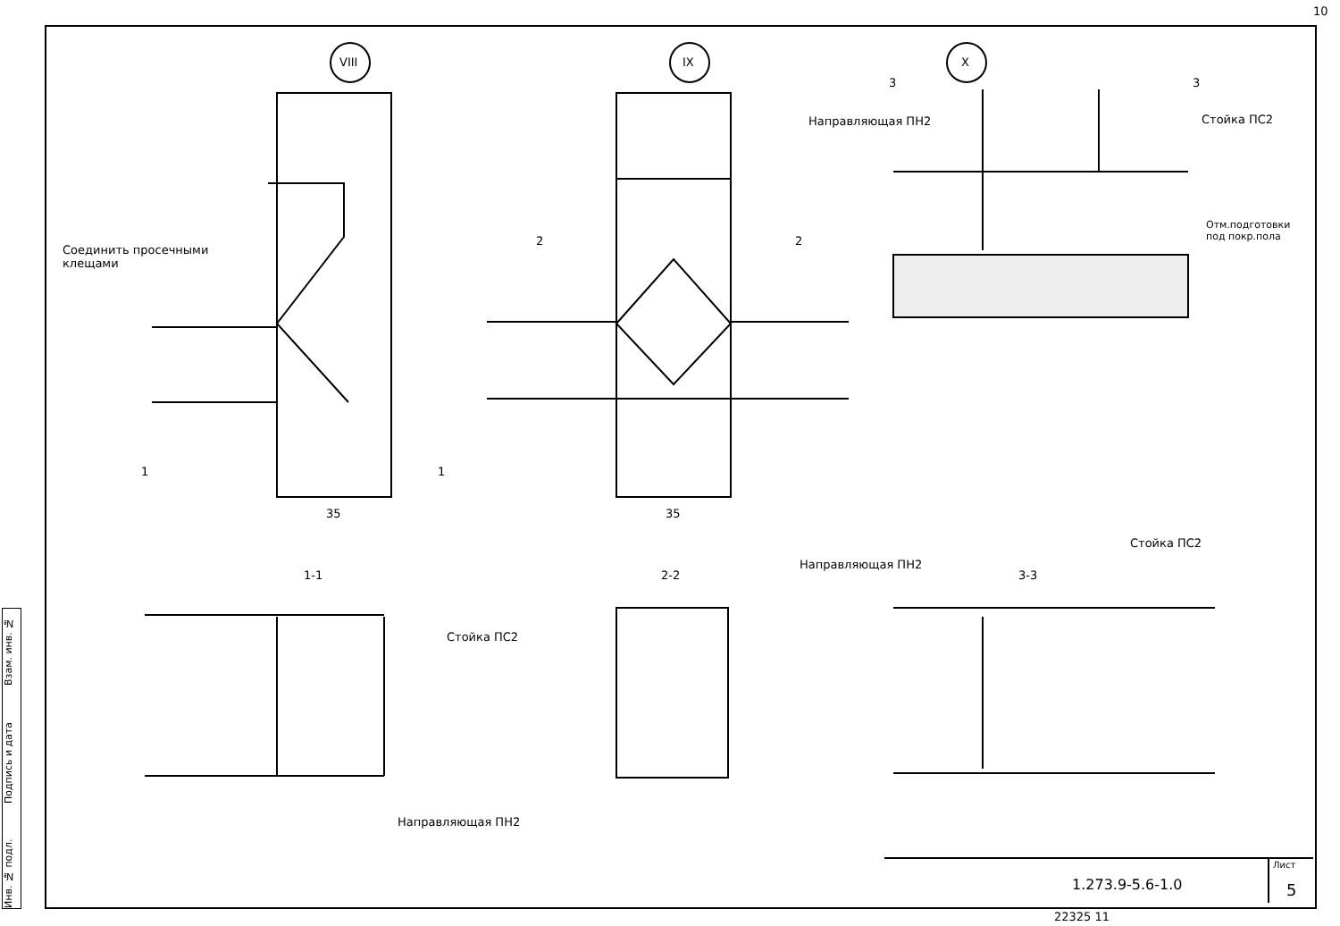10
VIII IX X
Соединить просечными
клещами
1 1
2 2
3 3
35 35
Направляющая ПН2 Стойка ПС2
Отм.подготовки
под покр.пола
1-1 2-2
Направляющая ПН2
3-3
Стойка ПС2
Стойка ПС2
Направляющая ПН2
Лист
1.273.9-5.6-1.0 5
22325 11
Инв. № подл. Подпись и дата Взам. инв. №